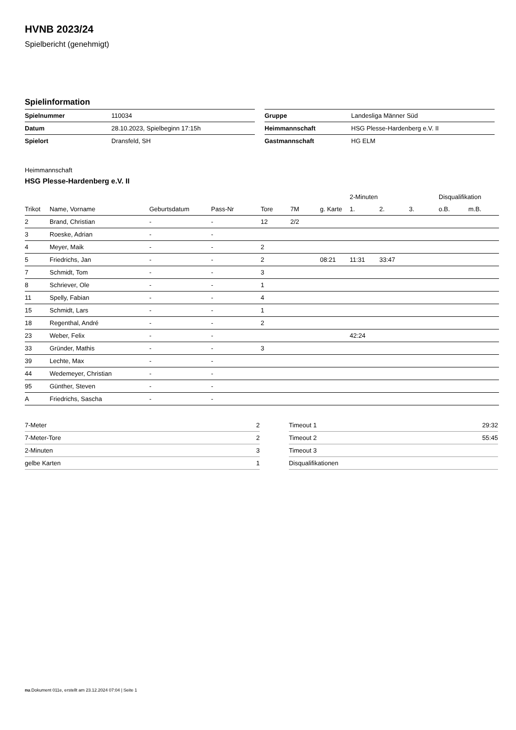HVNB 2023/24
Spielbericht (genehmigt)
Spielinformation
| Spielnummer | 110034 |
| Datum | 28.10.2023, Spielbeginn 17:15h |
| Spielort | Dransfeld, SH |
| Gruppe | Landesliga Männer Süd |
| Heimmannschaft | HSG Plesse-Hardenberg e.V. II |
| Gastmannschaft | HG ELM |
Heimmannschaft
HSG Plesse-Hardenberg e.V. II
| | | | | | | | 2-Minuten | | | Disqualifikation | |
| --- | --- | --- | --- | --- | --- | --- | --- | --- | --- | --- | --- |
| Trikot | Name, Vorname | Geburtsdatum | Pass-Nr | Tore | 7M | g. Karte | 1. | 2. | 3. | o.B. | m.B. |
| 2 | Brand, Christian | - | - | 12 | 2/2 | | | | | | |
| 3 | Roeske, Adrian | - | - | | | | | | | | |
| 4 | Meyer, Maik | - | - | 2 | | | | | | | |
| 5 | Friedrichs, Jan | - | - | 2 | | 08:21 | 11:31 | 33:47 | | | |
| 7 | Schmidt, Tom | - | - | 3 | | | | | | | |
| 8 | Schriever, Ole | - | - | 1 | | | | | | | |
| 11 | Spelly, Fabian | - | - | 4 | | | | | | | |
| 15 | Schmidt, Lars | - | - | 1 | | | | | | | |
| 18 | Regenthal, André | - | - | 2 | | | | | | | |
| 23 | Weber, Felix | - | - | | | | 42:24 | | | | |
| 33 | Gründer, Mathis | - | - | 3 | | | | | | | |
| 39 | Lechte, Max | - | - | | | | | | | | |
| 44 | Wedemeyer, Christian | - | - | | | | | | | | |
| 95 | Günther, Steven | - | - | | | | | | | | |
| A | Friedrichs, Sascha | - | - | | | | | | | | |
| 7-Meter | 2 |
| 7-Meter-Tore | 2 |
| 2-Minuten | 3 |
| gelbe Karten | 1 |
| Timeout 1 | 29:32 |
| Timeout 2 | 55:45 |
| Timeout 3 | |
| Disqualifikationen | |
nu.Dokument 011e, erstellt am 23.12.2024 07:04 | Seite 1